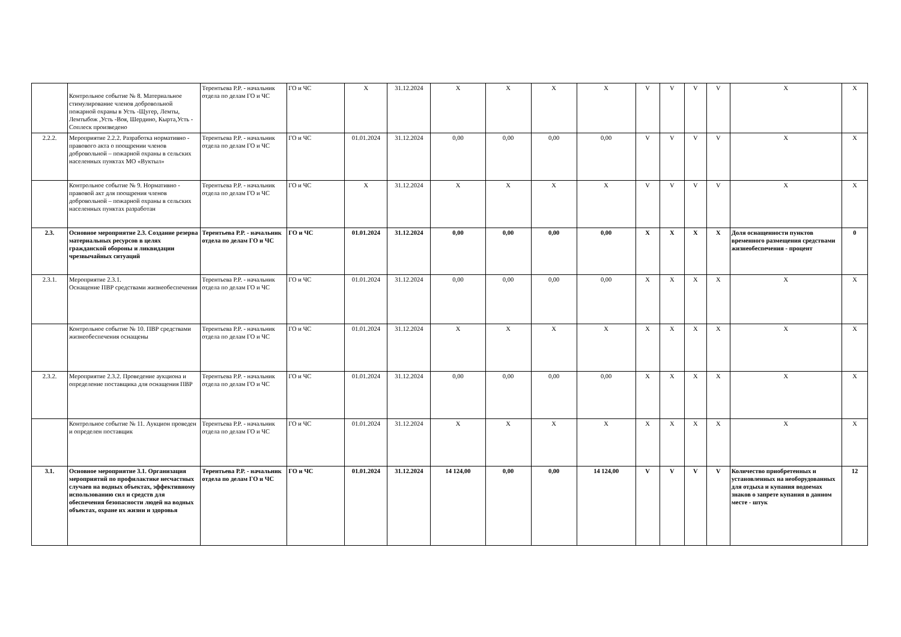| | Контрольное событие № 8. Материальное стимулирование членов добровольной пожарной охраны в Усть -Щугер, Лемты, Лемтыбож ,Усть -Воя, Шердино, Кырта,Усть - Соплеск произведено | Терентьева Р.Р. - начальник отдела по делам ГО и ЧС | ГО и ЧС | Х | 31.12.2024 | Х | Х | Х | Х | V | V | V | V | Х | Х |
| 2.2.2. | Мероприятие 2.2.2. Разработка нормативно - правового акта о поощрении членов добровольной – пожарной охраны в сельских населенных пунктах МО «Вуктыл» | Терентьева Р.Р. - начальник отдела по делам ГО и ЧС | ГО и ЧС | 01.01.2024 | 31.12.2024 | 0,00 | 0,00 | 0,00 | 0,00 | V | V | V | V | Х | Х |
| | Контрольное событие № 9. Нормативно - правовой акт для поощрения членов добровольной – пожарной охраны в сельских населенных пунктах разработан | Терентьева Р.Р. - начальник отдела по делам ГО и ЧС | ГО и ЧС | Х | 31.12.2024 | Х | Х | Х | Х | V | V | V | V | Х | Х |
| 2.3. | Основное мероприятие 2.3. Создание резерва материальных ресурсов в целях гражданской обороны и ликвидации чрезвычайных ситуаций | Терентьева Р.Р. - начальник отдела по делам ГО и ЧС | ГО и ЧС | 01.01.2024 | 31.12.2024 | 0,00 | 0,00 | 0,00 | 0,00 | Х | Х | Х | Х | Доля оснащенности пунктов временного размещения средствами жизнеобеспечения - процент | 0 |
| 2.3.1. | Мероприятие 2.3.1. Оснащение ПВР средствами жизнеобеспечения | Терентьева Р.Р. - начальник отдела по делам ГО и ЧС | ГО и ЧС | 01.01.2024 | 31.12.2024 | 0,00 | 0,00 | 0,00 | 0,00 | Х | Х | Х | Х | Х | Х |
| | Контрольное событие № 10. ПВР средствами жизнеобеспечения оснащены | Терентьева Р.Р. - начальник отдела по делам ГО и ЧС | ГО и ЧС | 01.01.2024 | 31.12.2024 | Х | Х | Х | Х | Х | Х | Х | Х | Х | Х |
| 2.3.2. | Мероприятие 2.3.2. Проведение аукциона и определение поставщика для оснащения ПВР | Терентьева Р.Р. - начальник отдела по делам ГО и ЧС | ГО и ЧС | 01.01.2024 | 31.12.2024 | 0,00 | 0,00 | 0,00 | 0,00 | Х | Х | Х | Х | Х | Х |
| | Контрольное событие № 11. Аукцион проведен и определен поставщик | Терентьева Р.Р. - начальник отдела по делам ГО и ЧС | ГО и ЧС | 01.01.2024 | 31.12.2024 | Х | Х | Х | Х | Х | Х | Х | Х | Х | Х |
| 3.1. | Основное мероприятие 3.1. Организация мероприятий по профилактике несчастных случаев на водных объектах, эффективному использованию сил и средств для обеспечения безопасности людей на водных объектах, охране их жизни и здоровья | Терентьева Р.Р. - начальник отдела по делам ГО и ЧС | ГО и ЧС | 01.01.2024 | 31.12.2024 | 14 124,00 | 0,00 | 0,00 | 14 124,00 | V | V | V | V | Количество приобретенных и установленных на необорудованных для отдыха и купания водоемах знаков о запрете купания в данном месте - штук | 12 |